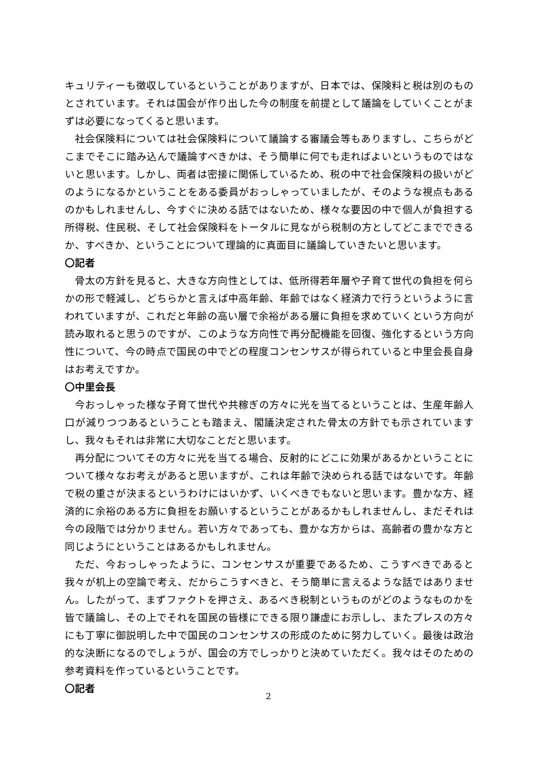キュリティーも徴収しているということがありますが、日本では、保険料と税は別のものとされています。それは国会が作り出した今の制度を前提として議論をしていくことがまずは必要になってくると思います。
社会保険料については社会保険料について議論する審議会等もありますし、こちらがどこまでそこに踏み込んで議論すべきかは、そう簡単に何でも走ればよいというものではないと思います。しかし、両者は密接に関係しているため、税の中で社会保険料の扱いがどのようになるかということをある委員がおっしゃっていましたが、そのような視点もあるのかもしれませんし、今すぐに決める話ではないため、様々な要因の中で個人が負担する所得税、住民税、そして社会保険料をトータルに見ながら税制の方としてどこまでできるか、すべきか、ということについて理論的に真面目に議論していきたいと思います。
〇記者
骨太の方針を見ると、大きな方向性としては、低所得若年層や子育て世代の負担を何らかの形で軽減し、どちらかと言えば中高年齢、年齢ではなく経済力で行うというように言われていますが、これだと年齢の高い層で余裕がある層に負担を求めていくという方向が読み取れると思うのですが、このような方向性で再分配機能を回復、強化するという方向性について、今の時点で国民の中でどの程度コンセンサスが得られていると中里会長自身はお考えですか。
〇中里会長
今おっしゃった様な子育て世代や共稼ぎの方々に光を当てるということは、生産年齢人口が減りつつあるということも踏まえ、閣議決定された骨太の方針でも示されていますし、我々もそれは非常に大切なことだと思います。
再分配についてその方々に光を当てる場合、反射的にどこに効果があるかということについて様々なお考えがあると思いますが、これは年齢で決められる話ではないです。年齢で税の重さが決まるというわけにはいかず、いくべきでもないと思います。豊かな方、経済的に余裕のある方に負担をお願いするということがあるかもしれませんし、まだそれは今の段階では分かりません。若い方々であっても、豊かな方からは、高齢者の豊かな方と同じようにということはあるかもしれません。
ただ、今おっしゃったように、コンセンサスが重要であるため、こうすべきであると我々が机上の空論で考え、だからこうすべきと、そう簡単に言えるような話ではありません。したがって、まずファクトを押さえ、あるべき税制というものがどのようなものかを皆で議論し、その上でそれを国民の皆様にできる限り謙虚にお示しし、またプレスの方々にも丁寧に御説明した中で国民のコンセンサスの形成のために努力していく。最後は政治的な決断になるのでしょうが、国会の方でしっかりと決めていただく。我々はそのための参考資料を作っているということです。
〇記者
2